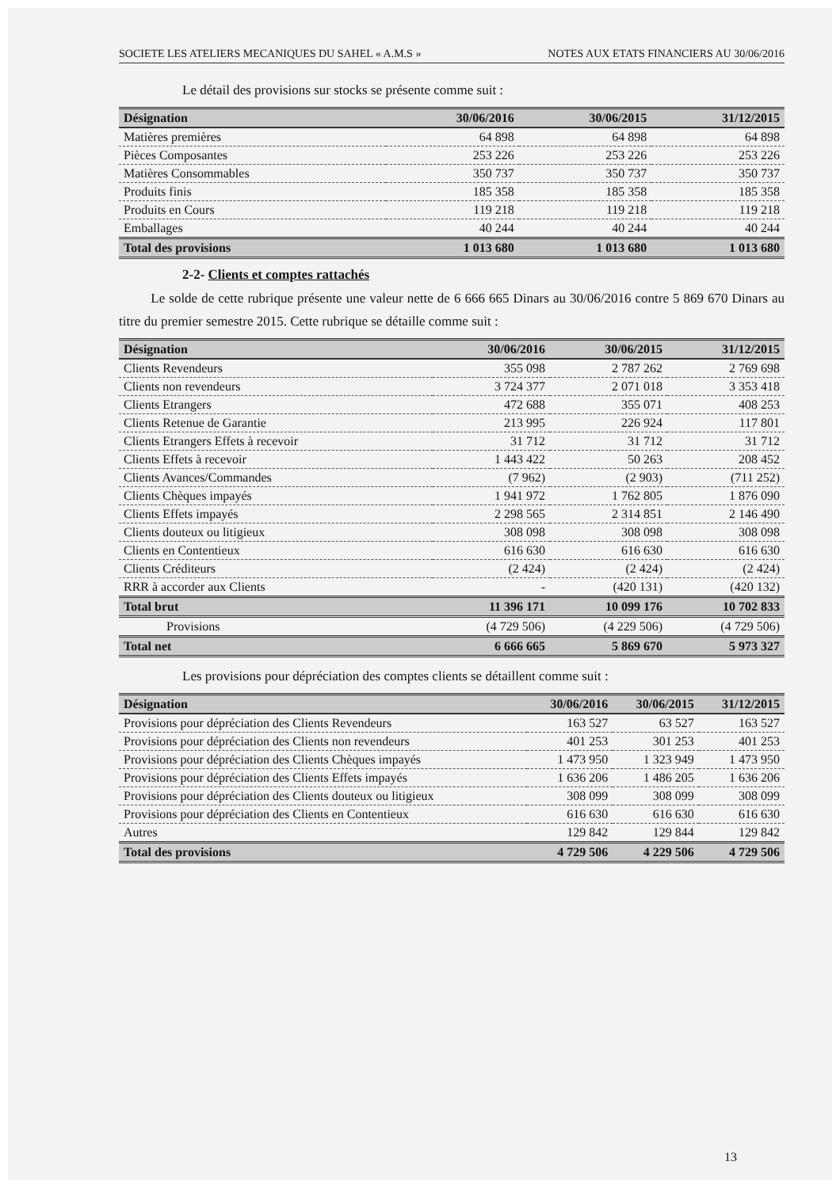SOCIETE LES ATELIERS MECANIQUES DU SAHEL « A.M.S » NOTES AUX ETATS FINANCIERS AU 30/06/2016
Le détail des provisions sur stocks se présente comme suit :
| Désignation | 30/06/2016 | 30/06/2015 | 31/12/2015 |
| --- | --- | --- | --- |
| Matières premières | 64 898 | 64 898 | 64 898 |
| Pièces Composantes | 253 226 | 253 226 | 253 226 |
| Matières Consommables | 350 737 | 350 737 | 350 737 |
| Produits finis | 185 358 | 185 358 | 185 358 |
| Produits en Cours | 119 218 | 119 218 | 119 218 |
| Emballages | 40 244 | 40 244 | 40 244 |
| Total des provisions | 1 013 680 | 1 013 680 | 1 013 680 |
2-2- Clients et comptes rattachés
Le solde de cette rubrique présente une valeur nette de 6 666 665 Dinars au 30/06/2016 contre 5 869 670 Dinars au titre du premier semestre 2015. Cette rubrique se détaille comme suit :
| Désignation | 30/06/2016 | 30/06/2015 | 31/12/2015 |
| --- | --- | --- | --- |
| Clients Revendeurs | 355 098 | 2 787 262 | 2 769 698 |
| Clients non revendeurs | 3 724 377 | 2 071 018 | 3 353 418 |
| Clients Etrangers | 472 688 | 355 071 | 408 253 |
| Clients Retenue de Garantie | 213 995 | 226 924 | 117 801 |
| Clients Etrangers Effets à recevoir | 31 712 | 31 712 | 31 712 |
| Clients Effets à recevoir | 1 443 422 | 50 263 | 208 452 |
| Clients Avances/Commandes | (7 962) | (2 903) | (711 252) |
| Clients Chèques impayés | 1 941 972 | 1 762 805 | 1 876 090 |
| Clients Effets impayés | 2 298 565 | 2 314 851 | 2 146 490 |
| Clients douteux ou litigieux | 308 098 | 308 098 | 308 098 |
| Clients en Contentieux | 616 630 | 616 630 | 616 630 |
| Clients Créditeurs | (2 424) | (2 424) | (2 424) |
| RRR à accorder aux Clients | - | (420 131) | (420 132) |
| Total brut | 11 396 171 | 10 099 176 | 10 702 833 |
| Provisions | (4 729 506) | (4 229 506) | (4 729 506) |
| Total net | 6 666 665 | 5 869 670 | 5 973 327 |
Les provisions pour dépréciation des comptes clients se détaillent comme suit :
| Désignation | 30/06/2016 | 30/06/2015 | 31/12/2015 |
| --- | --- | --- | --- |
| Provisions pour dépréciation des Clients Revendeurs | 163 527 | 63 527 | 163 527 |
| Provisions pour dépréciation des Clients non revendeurs | 401 253 | 301 253 | 401 253 |
| Provisions pour dépréciation des Clients Chèques impayés | 1 473 950 | 1 323 949 | 1 473 950 |
| Provisions pour dépréciation des Clients Effets impayés | 1 636 206 | 1 486 205 | 1 636 206 |
| Provisions pour dépréciation des Clients douteux ou litigieux | 308 099 | 308 099 | 308 099 |
| Provisions pour dépréciation des Clients en Contentieux | 616 630 | 616 630 | 616 630 |
| Autres | 129 842 | 129 844 | 129 842 |
| Total des provisions | 4 729 506 | 4 229 506 | 4 729 506 |
13